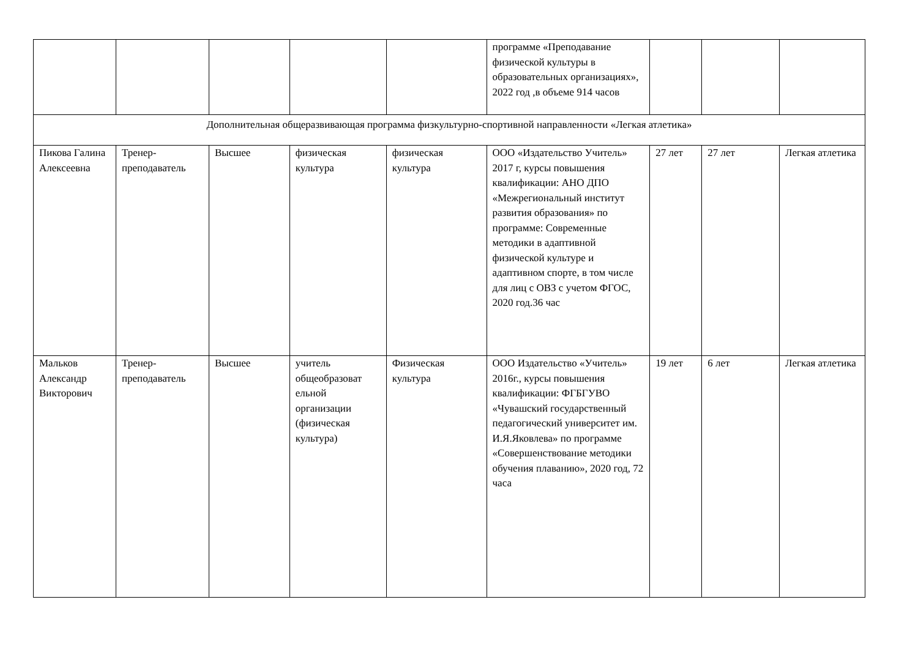| | | | | | программе «Преподавание физической культуры в образовательных организациях», 2022 год ,в объеме 914 часов | | | |
| Дополнительная общеразвивающая программа физкультурно-спортивной направленности «Легкая атлетика» | | | | | | | | |
| Пикова Галина Алексеевна | Тренер-преподаватель | Высшее | физическая культура | физическая культура | ООО «Издательство Учитель» 2017 г, курсы повышения квалификации: АНО ДПО «Межрегиональный институт развития образования» по программе: Современные методики в адаптивной физической культуре и адаптивном спорте, в том числе для лиц с ОВЗ с учетом ФГОС, 2020 год.36 час | 27 лет | 27 лет | Легкая атлетика |
| Мальков Александр Викторович | Тренер-преподаватель | Высшее | учитель общеобразоват ельной организации (физическая культура) | Физическая культура | ООО Издательство «Учитель» 2016г., курсы повышения квалификации: ФГБГУВО «Чувашский государственный педагогический университет им. И.Я.Яковлева» по программе «Совершенствование методики обучения плаванию», 2020 год, 72 часа | 19 лет | 6 лет | Легкая атлетика |